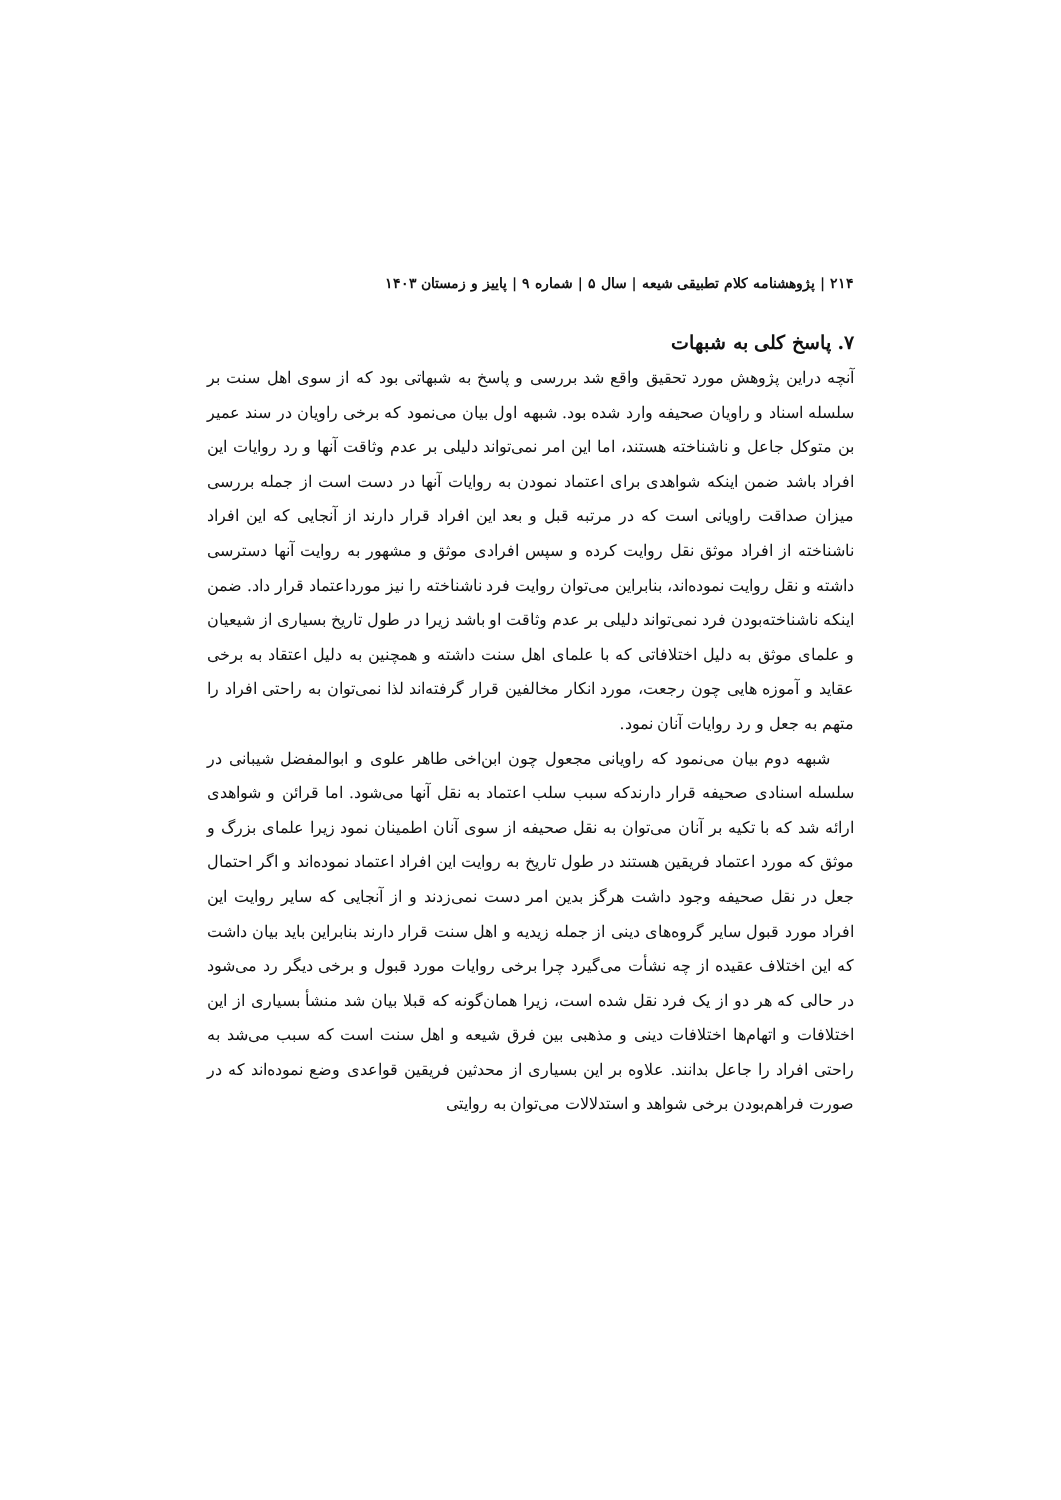۲۱۴ | پژوهشنامه کلام تطبیقی شیعه | سال ۵ | شماره ۹ | پاییز و زمستان ۱۴۰۳
۷. پاسخ کلی به شبهات
آنچه دراین پژوهش مورد تحقیق واقع شد بررسی و پاسخ به شبهاتی بود که از سوی اهل سنت بر سلسله اسناد و راویان صحیفه وارد شده بود. شبهه اول بیان می‌نمود که برخی راویان در سند عمیر بن متوکل جاعل و ناشناخته هستند، اما این امر نمی‌تواند دلیلی بر عدم وثاقت آنها و رد روایات این افراد باشد ضمن اینکه شواهدی برای اعتماد نمودن به روایات آنها در دست است از جمله بررسی میزان صداقت راویانی است که در مرتبه قبل و بعد این افراد قرار دارند از آنجایی که این افراد ناشناخته از افراد موثق نقل روایت کرده و سپس افرادی موثق و مشهور به روایت آنها دسترسی داشته و نقل روایت نموده‌اند، بنابراین می‌توان روایت فرد ناشناخته را نیز مورداعتماد قرار داد. ضمن اینکه ناشناخته‌بودن فرد نمی‌تواند دلیلی بر عدم وثاقت او باشد زیرا در طول تاریخ بسیاری از شیعیان و علمای موثق به دلیل اختلافاتی که با علمای اهل سنت داشته و همچنین به دلیل اعتقاد به برخی عقاید و آموزه هایی چون رجعت، مورد انکار مخالفین قرار گرفته‌اند لذا نمی‌توان به راحتی افراد را متهم به جعل و رد روایات آنان نمود.
شبهه دوم بیان می‌نمود که راویانی مجعول چون ابن‌اخی طاهر علوی و ابوالمفضل شیبانی در سلسله اسنادی صحیفه قرار دارندکه سبب سلب اعتماد به نقل آنها می‌شود. اما قرائن و شواهدی ارائه شد که با تکیه بر آنان می‌توان به نقل صحیفه از سوی آنان اطمینان نمود زیرا علمای بزرگ و موثق که مورد اعتماد فریقین هستند در طول تاریخ به روایت این افراد اعتماد نموده‌اند و اگر احتمال جعل در نقل صحیفه وجود داشت هرگز بدین امر دست نمی‌زدند و از آنجایی که سایر روایت این افراد مورد قبول سایر گروه‌های دینی از جمله زیدیه و اهل سنت قرار دارند بنابراین باید بیان داشت که این اختلاف عقیده از چه نشأت می‌گیرد چرا برخی روایات مورد قبول و برخی دیگر رد می‌شود در حالی که هر دو از یک فرد نقل شده است، زیرا همان‌گونه که قبلا بیان شد منشأ بسیاری از این اختلافات و اتهام‌ها اختلافات دینی و مذهبی بین فرق شیعه و اهل سنت است که سبب می‌شد به راحتی افراد را جاعل بدانند. علاوه بر این بسیاری از محدثین فریقین قواعدی وضع نموده‌اند که در صورت فراهم‌بودن برخی شواهد و استدلالات می‌توان به روایتی